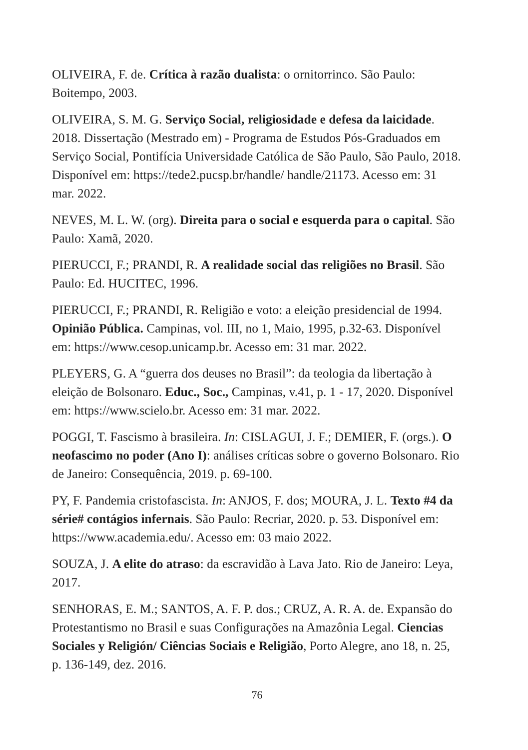OLIVEIRA, F. de. Crítica à razão dualista: o ornitorrinco. São Paulo: Boitempo, 2003.
OLIVEIRA, S. M. G. Serviço Social, religiosidade e defesa da laicidade. 2018. Dissertação (Mestrado em) - Programa de Estudos Pós-Graduados em Serviço Social, Pontifícia Universidade Católica de São Paulo, São Paulo, 2018. Disponível em: https://tede2.pucsp.br/handle/ handle/21173. Acesso em: 31 mar. 2022.
NEVES, M. L. W. (org). Direita para o social e esquerda para o capital. São Paulo: Xamã, 2020.
PIERUCCI, F.; PRANDI, R. A realidade social das religiões no Brasil. São Paulo: Ed. HUCITEC, 1996.
PIERUCCI, F.; PRANDI, R. Religião e voto: a eleição presidencial de 1994. Opinião Pública. Campinas, vol. III, no 1, Maio, 1995, p.32-63. Disponível em: https://www.cesop.unicamp.br. Acesso em: 31 mar. 2022.
PLEYERS, G. A “guerra dos deuses no Brasil”: da teologia da libertação à eleição de Bolsonaro. Educ., Soc., Campinas, v.41, p. 1 - 17, 2020. Disponível em: https://www.scielo.br. Acesso em: 31 mar. 2022.
POGGI, T. Fascismo à brasileira. In: CISLAGUI, J. F.; DEMIER, F. (orgs.). O neofascimo no poder (Ano I): análises críticas sobre o governo Bolsonaro. Rio de Janeiro: Consequência, 2019. p. 69-100.
PY, F. Pandemia cristofascista. In: ANJOS, F. dos; MOURA, J. L. Texto #4 da série# contágios infernais. São Paulo: Recriar, 2020. p. 53. Disponível em: https://www.academia.edu/. Acesso em: 03 maio 2022.
SOUZA, J. A elite do atraso: da escravidão à Lava Jato. Rio de Janeiro: Leya, 2017.
SENHORAS, E. M.; SANTOS, A. F. P. dos.; CRUZ, A. R. A. de. Expansão do Protestantismo no Brasil e suas Configurações na Amazônia Legal. Ciencias Sociales y Religión/ Ciências Sociais e Religião, Porto Alegre, ano 18, n. 25, p. 136-149, dez. 2016.
76